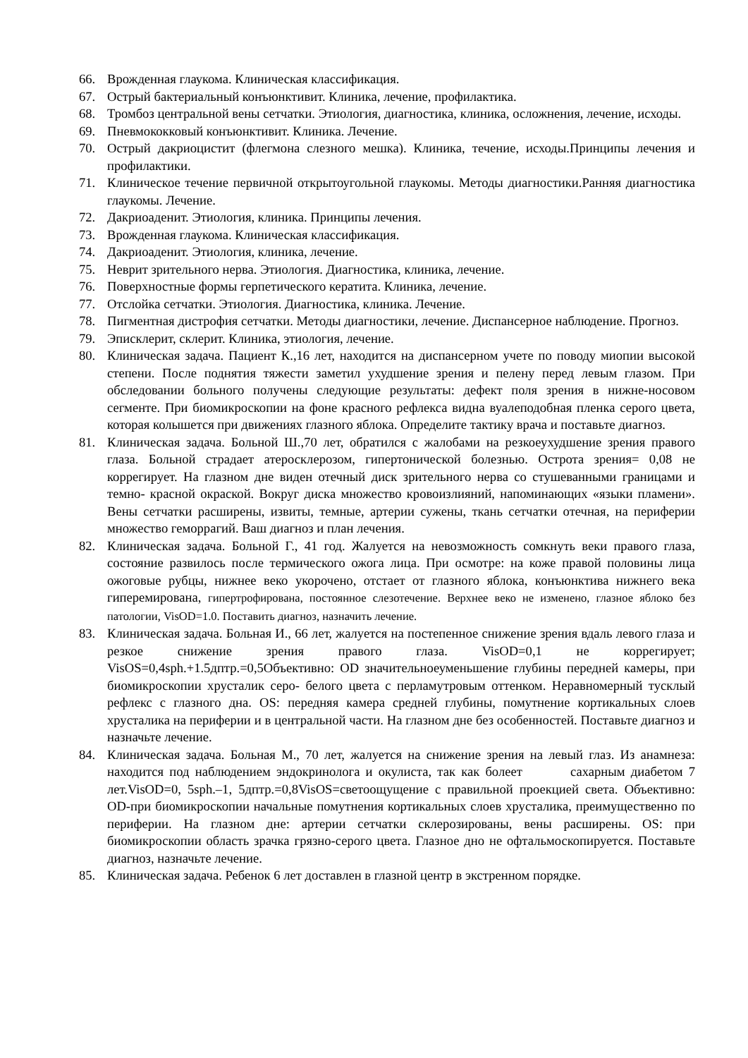66. Врожденная глаукома. Клиническая классификация.
67. Острый бактериальный конъюнктивит. Клиника, лечение, профилактика.
68. Тромбоз центральной вены сетчатки. Этиология, диагностика, клиника, осложнения, лечение, исходы.
69. Пневмококковый конъюнктивит. Клиника. Лечение.
70. Острый дакриоцистит (флегмона слезного мешка). Клиника, течение, исходы.Принципы лечения и профилактики.
71. Клиническое течение первичной открытоугольной глаукомы. Методы диагностики.Ранняя диагностика глаукомы. Лечение.
72. Дакриоаденит. Этиология, клиника. Принципы лечения.
73. Врожденная глаукома. Клиническая классификация.
74. Дакриоаденит. Этиология, клиника, лечение.
75. Неврит зрительного нерва. Этиология. Диагностика, клиника, лечение.
76. Поверхностные формы герпетического кератита. Клиника, лечение.
77. Отслойка сетчатки. Этиология. Диагностика, клиника. Лечение.
78. Пигментная дистрофия сетчатки. Методы диагностики, лечение. Диспансерное наблюдение. Прогноз.
79. Эписклерит, склерит. Клиника, этиология, лечение.
80. Клиническая задача. Пациент К.,16 лет, находится на диспансерном учете по поводу миопии высокой степени. После поднятия тяжести заметил ухудшение зрения и пелену перед левым глазом. При обследовании больного получены следующие результаты: дефект поля зрения в нижне-носовом сегменте. При биомикроскопии на фоне красного рефлекса видна вуалеподобная пленка серого цвета, которая колышется при движениях глазного яблока. Определите тактику врача и поставьте диагноз.
81. Клиническая задача. Больной Ш.,70 лет, обратился с жалобами на резкоеухудшение зрения правого глаза. Больной страдает атеросклерозом, гипертонической болезнью. Острота зрения= 0,08 не коррегирует. На глазном дне виден отечный диск зрительного нерва со стушеванными границами и темно- красной окраской. Вокруг диска множество кровоизлияний, напоминающих «языки пламени». Вены сетчатки расширены, извиты, темные, артерии сужены, ткань сетчатки отечная, на периферии множество геморрагий. Ваш диагноз и план лечения.
82. Клиническая задача. Больной Г., 41 год. Жалуется на невозможность сомкнуть веки правого глаза, состояние развилось после термического ожога лица. При осмотре: на коже правой половины лица ожоговые рубцы, нижнее веко укорочено, отстает от глазного яблока, конъюнктива нижнего века гиперемирована, гипертрофирована, постоянное слезотечение. Верхнее веко не изменено, глазное яблоко без патологии, VisOD=1.0. Поставить диагноз, назначить лечение.
83. Клиническая задача. Больная И., 66 лет, жалуется на постепенное снижение зрения вдаль левого глаза и резкое снижение зрения правого глаза. VisOD=0,1 не коррегирует; VisOS=0,4sph.+1.5дптр.=0,5Объективно: OD значительноеуменьшение глубины передней камеры, при биомикроскопии хрусталик серо- белого цвета с перламутровым оттенком. Неравномерный тусклый рефлекс с глазного дна. OS: передняя камера средней глубины, помутнение кортикальных слоев хрусталика на периферии и в центральной части. На глазном дне без особенностей. Поставьте диагноз и назначьте лечение.
84. Клиническая задача. Больная М., 70 лет, жалуется на снижение зрения на левый глаз. Из анамнеза: находится под наблюдением эндокринолога и окулиста, так как болеет сахарным диабетом 7 лет.VisOD=0, 5sph.–1, 5дптр.=0,8VisOS=светоощущение с правильной проекцией света. Объективно: OD-при биомикроскопии начальные помутнения кортикальных слоев хрусталика, преимущественно по периферии. На глазном дне: артерии сетчатки склерозированы, вены расширены. OS: при биомикроскопии область зрачка грязно-серого цвета. Глазное дно не офтальмоскопируется. Поставьте диагноз, назначьте лечение.
85. Клиническая задача. Ребенок 6 лет доставлен в глазной центр в экстренном порядке.